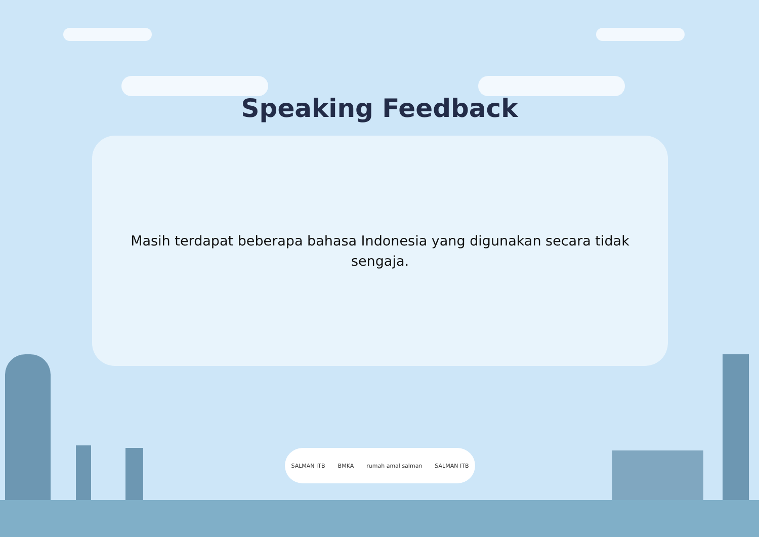Speaking Feedback
Masih terdapat beberapa bahasa Indonesia yang digunakan secara tidak sengaja.
SALMAN ITB BMKA rumah amal salman SALMAN ITB